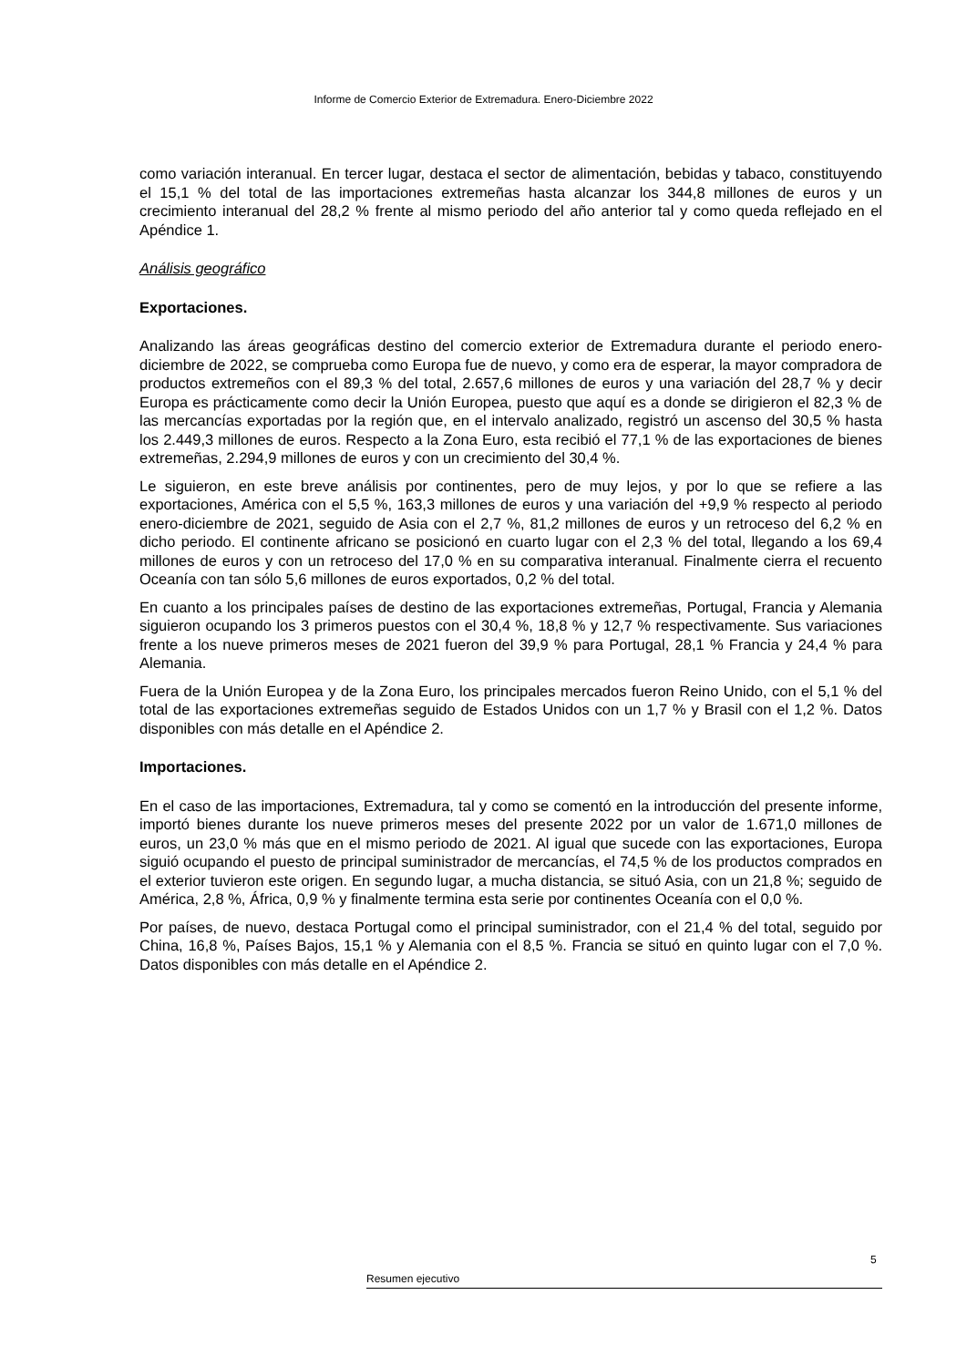Informe de Comercio Exterior de Extremadura. Enero-Diciembre 2022
como variación interanual. En tercer lugar, destaca el sector de alimentación, bebidas y tabaco, constituyendo el 15,1 % del total de las importaciones extremeñas hasta alcanzar los 344,8 millones de euros y un crecimiento interanual del 28,2 % frente al mismo periodo del año anterior tal y como queda reflejado en el Apéndice 1.
Análisis geográfico
Exportaciones.
Analizando las áreas geográficas destino del comercio exterior de Extremadura durante el periodo enero-diciembre de 2022, se comprueba como Europa fue de nuevo, y como era de esperar, la mayor compradora de productos extremeños con el 89,3 % del total, 2.657,6 millones de euros y una variación del 28,7 % y decir Europa es prácticamente como decir la Unión Europea, puesto que aquí es a donde se dirigieron el 82,3 % de las mercancías exportadas por la región que, en el intervalo analizado, registró un ascenso del 30,5 % hasta los 2.449,3 millones de euros. Respecto a la Zona Euro, esta recibió el 77,1 % de las exportaciones de bienes extremeñas, 2.294,9 millones de euros y con un crecimiento del 30,4 %.
Le siguieron, en este breve análisis por continentes, pero de muy lejos, y por lo que se refiere a las exportaciones, América con el 5,5 %, 163,3 millones de euros y una variación del +9,9 % respecto al periodo enero-diciembre de 2021, seguido de Asia con el 2,7 %, 81,2 millones de euros y un retroceso del 6,2 % en dicho periodo. El continente africano se posicionó en cuarto lugar con el 2,3 % del total, llegando a los 69,4 millones de euros y con un retroceso del 17,0 % en su comparativa interanual. Finalmente cierra el recuento Oceanía con tan sólo 5,6 millones de euros exportados, 0,2 % del total.
En cuanto a los principales países de destino de las exportaciones extremeñas, Portugal, Francia y Alemania siguieron ocupando los 3 primeros puestos con el 30,4 %, 18,8 % y 12,7 % respectivamente. Sus variaciones frente a los nueve primeros meses de 2021 fueron del 39,9 % para Portugal, 28,1 % Francia y 24,4 % para Alemania.
Fuera de la Unión Europea y de la Zona Euro, los principales mercados fueron Reino Unido, con el 5,1 % del total de las exportaciones extremeñas seguido de Estados Unidos con un 1,7 % y Brasil con el 1,2 %. Datos disponibles con más detalle en el Apéndice 2.
Importaciones.
En el caso de las importaciones, Extremadura, tal y como se comentó en la introducción del presente informe, importó bienes durante los nueve primeros meses del presente 2022 por un valor de 1.671,0 millones de euros, un 23,0 % más que en el mismo periodo de 2021. Al igual que sucede con las exportaciones, Europa siguió ocupando el puesto de principal suministrador de mercancías, el 74,5 % de los productos comprados en el exterior tuvieron este origen. En segundo lugar, a mucha distancia, se situó Asia, con un 21,8 %; seguido de América, 2,8 %, África, 0,9 % y finalmente termina esta serie por continentes Oceanía con el 0,0 %.
Por países, de nuevo, destaca Portugal como el principal suministrador, con el 21,4 % del total, seguido por China, 16,8 %, Países Bajos, 15,1 % y Alemania con el 8,5 %. Francia se situó en quinto lugar con el 7,0 %. Datos disponibles con más detalle en el Apéndice 2.
5
Resumen ejecutivo